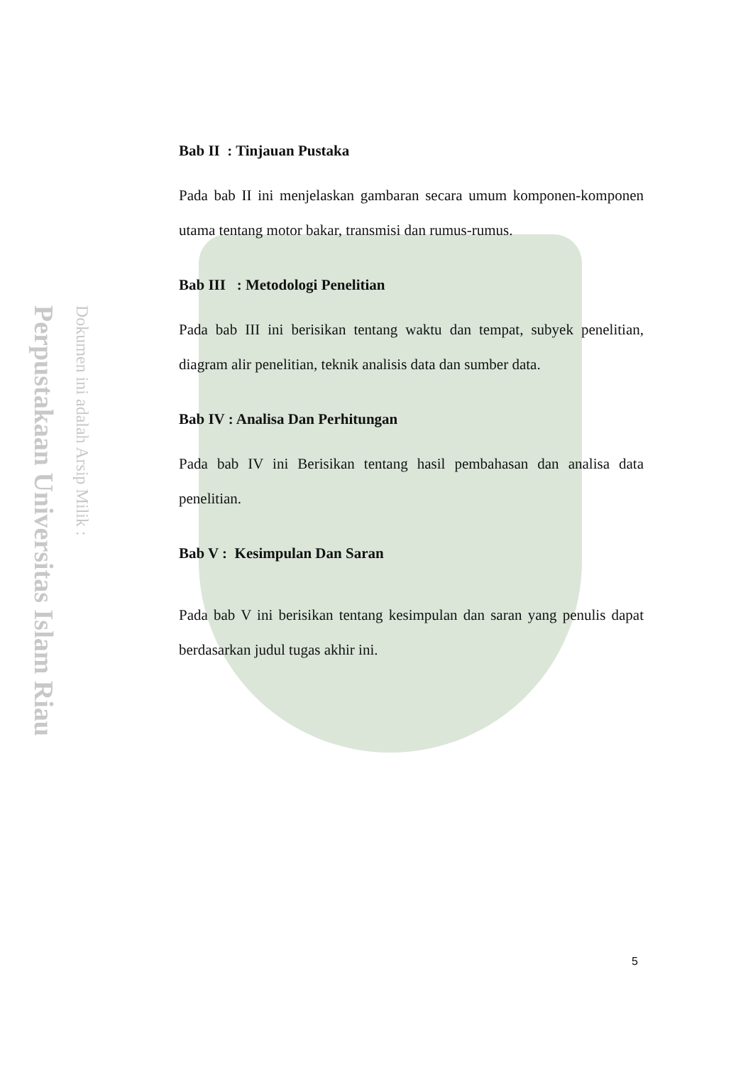Perpustakaan Universitas Islam Riau
Dokumen ini adalah Arsip Milik :
Bab II : Tinjauan Pustaka
Pada bab II ini menjelaskan gambaran secara umum komponen-komponen utama tentang motor bakar, transmisi dan rumus-rumus.
Bab III : Metodologi Penelitian
Pada bab III ini berisikan tentang waktu dan tempat, subyek penelitian, diagram alir penelitian, teknik analisis data dan sumber data.
Bab IV : Analisa Dan Perhitungan
Pada bab IV ini Berisikan tentang hasil pembahasan dan analisa data penelitian.
Bab V : Kesimpulan Dan Saran
Pada bab V ini berisikan tentang kesimpulan dan saran yang penulis dapat berdasarkan judul tugas akhir ini.
5